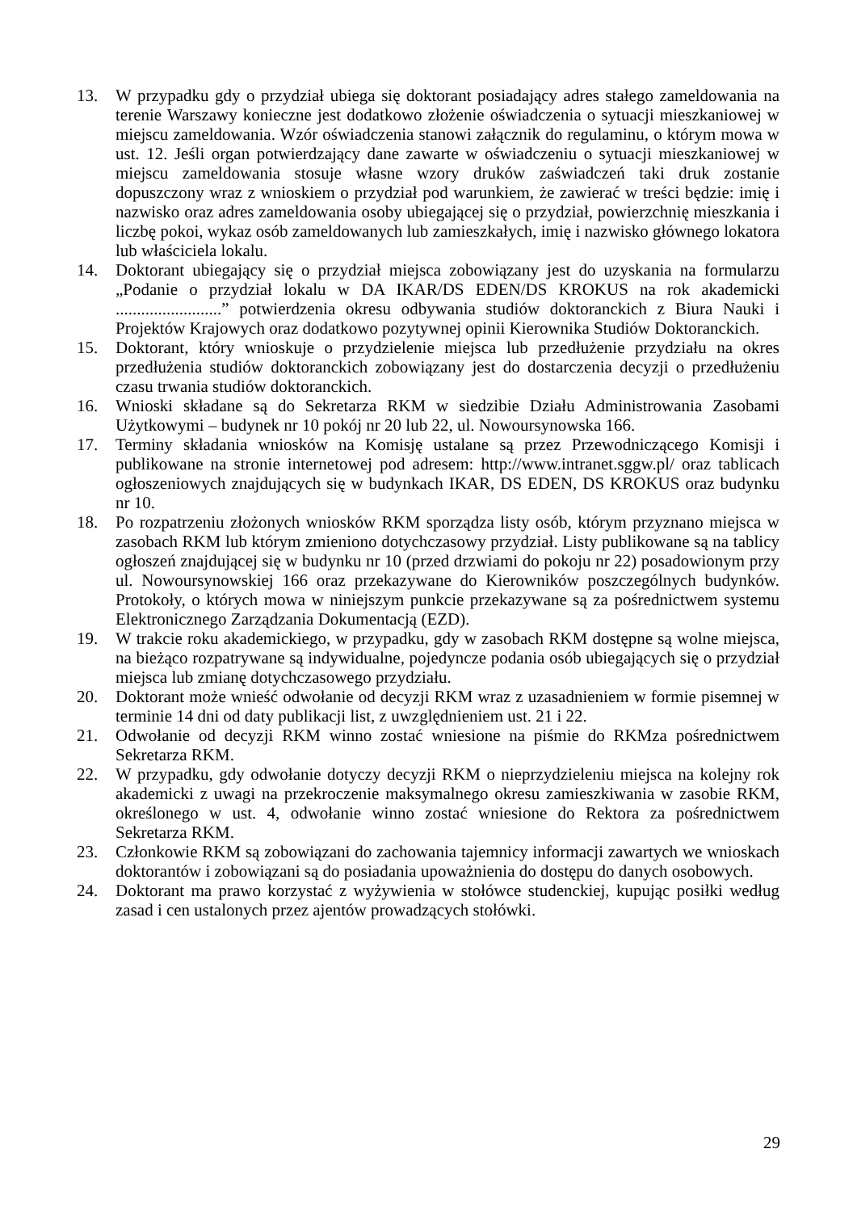13. W przypadku gdy o przydział ubiega się doktorant posiadający adres stałego zameldowania na terenie Warszawy konieczne jest dodatkowo złożenie oświadczenia o sytuacji mieszkaniowej w miejscu zameldowania. Wzór oświadczenia stanowi załącznik do regulaminu, o którym mowa w ust. 12. Jeśli organ potwierdzający dane zawarte w oświadczeniu o sytuacji mieszkaniowej w miejscu zameldowania stosuje własne wzory druków zaświadczeń taki druk zostanie dopuszczony wraz z wnioskiem o przydział pod warunkiem, że zawierać w treści będzie: imię i nazwisko oraz adres zameldowania osoby ubiegającej się o przydział, powierzchnię mieszkania i liczbę pokoi, wykaz osób zameldowanych lub zamieszkałych, imię i nazwisko głównego lokatora lub właściciela lokalu.
14. Doktorant ubiegający się o przydział miejsca zobowiązany jest do uzyskania na formularzu „Podanie o przydział lokalu w DA IKAR/DS EDEN/DS KROKUS na rok akademicki .........................” potwierdzenia okresu odbywania studiów doktoranckich z Biura Nauki i Projektów Krajowych oraz dodatkowo pozytywnej opinii Kierownika Studiów Doktoranckich.
15. Doktorant, który wnioskuje o przydzielenie miejsca lub przedłużenie przydziału na okres przedłużenia studiów doktoranckich zobowiązany jest do dostarczenia decyzji o przedłużeniu czasu trwania studiów doktoranckich.
16. Wnioski składane są do Sekretarza RKM w siedzibie Działu Administrowania Zasobami Użytkowymi – budynek nr 10 pokój nr 20 lub 22, ul. Nowoursynowska 166.
17. Terminy składania wniosków na Komisję ustalane są przez Przewodniczącego Komisji i publikowane na stronie internetowej pod adresem: http://www.intranet.sggw.pl/ oraz tablicach ogłoszeniowych znajdujących się w budynkach IKAR, DS EDEN, DS KROKUS oraz budynku nr 10.
18. Po rozpatrzeniu złożonych wniosków RKM sporządza listy osób, którym przyznano miejsca w zasobach RKM lub którym zmieniono dotychczasowy przydział. Listy publikowane są na tablicy ogłoszeń znajdującej się w budynku nr 10 (przed drzwiami do pokoju nr 22) posadowionym przy ul. Nowoursynowskiej 166 oraz przekazywane do Kierowników poszczególnych budynków. Protokoły, o których mowa w niniejszym punkcie przekazywane są za pośrednictwem systemu Elektronicznego Zarządzania Dokumentacją (EZD).
19. W trakcie roku akademickiego, w przypadku, gdy w zasobach RKM dostępne są wolne miejsca, na bieżąco rozpatrywane są indywidualne, pojedyncze podania osób ubiegających się o przydział miejsca lub zmianę dotychczasowego przydziału.
20. Doktorant może wnieść odwołanie od decyzji RKM wraz z uzasadnieniem w formie pisemnej w terminie 14 dni od daty publikacji list, z uwzględnieniem ust. 21 i 22.
21. Odwołanie od decyzji RKM winno zostać wniesione na piśmie do RKMza pośrednictwem Sekretarza RKM.
22. W przypadku, gdy odwołanie dotyczy decyzji RKM o nieprzydzieleniu miejsca na kolejny rok akademicki z uwagi na przekroczenie maksymalnego okresu zamieszkiwania w zasobie RKM, określonego w ust. 4, odwołanie winno zostać wniesione do Rektora za pośrednictwem Sekretarza RKM.
23. Członkowie RKM są zobowiązani do zachowania tajemnicy informacji zawartych we wnioskach doktorantów i zobowiązani są do posiadania upoważnienia do dostępu do danych osobowych.
24. Doktorant ma prawo korzystać z wyżywienia w stołówce studenckiej, kupując posiłki według zasad i cen ustalonych przez ajentów prowadzących stołówki.
29